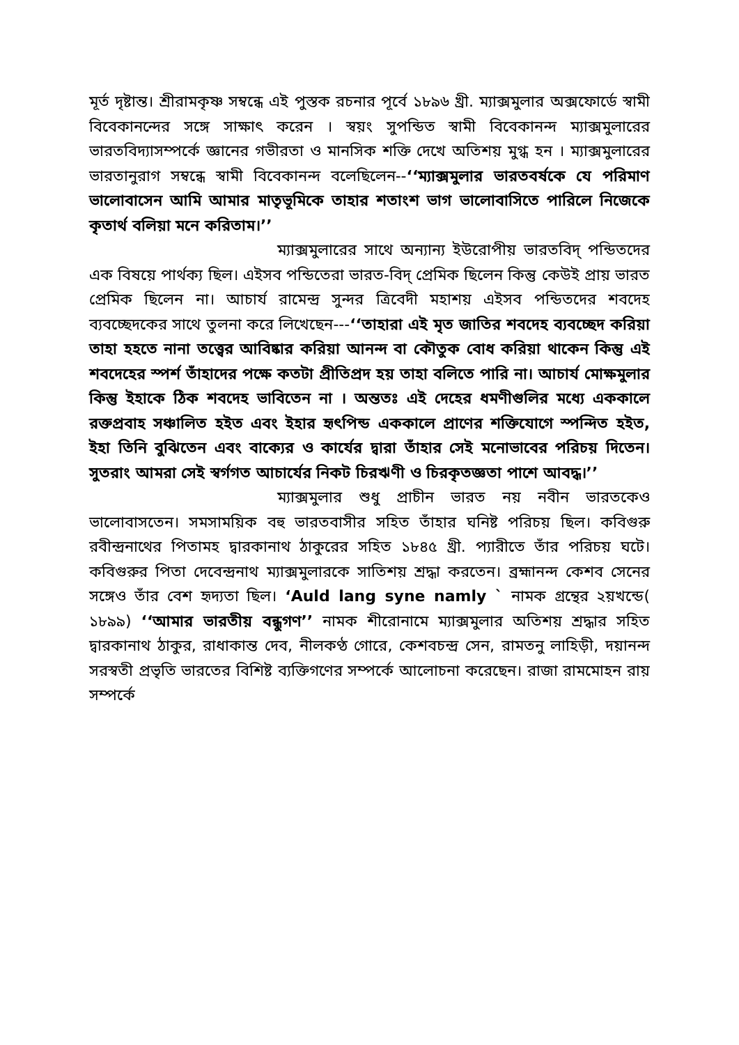মূর্ত দৃষ্টান্ত। শ্রীরামকৃষ্ণ সম্বন্ধে এই পুস্তক রচনার পূর্বে ১৮৯৬ খ্রী. ম্যাক্সমুলার অক্সফোর্ডে স্বামী বিবেকানন্দের সঙ্গে সাক্ষাৎ করেন । স্বয়ং সুপন্ডিত স্বামী বিবেকানন্দ ম্যাক্সমুলারের ভারতবিদ্যাসম্পর্কে জ্ঞানের গভীরতা ও মানসিক শক্তি দেখে অতিশয় মুগ্ধ হন । ম্যাক্সমুলারের ভারতানুরাগ সম্বন্ধে স্বামী বিবেকানন্দ বলেছিলেন--‘‘ম্যাক্সমুলার ভারতবর্ষকে যে পরিমাণ ভালোবাসেন আমি আমার মাতৃভূমিকে তাহার শতাংশ ভাগ ভালোবাসিতে পারিলে নিজেকে কৃতার্থ বলিয়া মনে করিতাম।’’
ম্যাক্সমুলারের সাথে অন্যান্য ইউরোপীয় ভারতবিদ্ পন্ডিতদের এক বিষয়ে পার্থক্য ছিল। এইসব পন্ডিতেরা ভারত-বিদ্ প্রেমিক ছিলেন কিন্তু কেউই প্রায় ভারত প্রেমিক ছিলেন না। আচার্য রামেন্দ্র সুন্দর ত্রিবেদী মহাশয় এইসব পন্ডিতদের শবদেহ ব্যবচ্ছেদকের সাথে তুলনা করে লিখেছেন---‘‘তাহারা এই মৃত জাতির শবদেহ ব্যবচ্ছেদ করিয়া তাহা হহতে নানা তত্ত্বের আবিষ্কার করিয়া আনন্দ বা কৌতুক বোধ করিয়া থাকেন কিন্তু এই শবদেহের স্পর্শ তাঁহাদের পক্ষে কতটা প্রীতিপ্রদ হয় তাহা বলিতে পারি না। আচার্য মোক্ষমুলার কিন্তু ইহাকে ঠিক শবদেহ ভাবিতেন না । অন্ততঃ এই দেহের ধমণীগুলির মধ্যে এককালে রক্তপ্রবাহ সঞ্চালিত হইত এবং ইহার হৃৎপিন্ড এককালে প্রাণের শক্তিযোগে স্পন্দিত হইত, ইহা তিনি বুঝিতেন এবং বাক্যের ও কার্যের দ্বারা তাঁহার সেই মনোভাবের পরিচয় দিতেন। সুতরাং আমরা সেই স্বর্গগত আচার্যের নিকট চিরঋণী ও চিরকৃতজ্ঞতা পাশে আবদ্ধ।’’
ম্যাক্সমুলার শুধু প্রাচীন ভারত নয় নবীন ভারতকেও ভালোবাসতেন। সমসাময়িক বহু ভারতবাসীর সহিত তাঁহার ঘনিষ্ট পরিচয় ছিল। কবিগুরু রবীন্দ্রনাথের পিতামহ দ্বারকানাথ ঠাকুরের সহিত ১৮৪৫ খ্রী. প্যারীতে তাঁর পরিচয় ঘটে। কবিগুরুর পিতা দেবেন্দ্রনাথ ম্যাক্সমুলারকে সাতিশয় শ্রদ্ধা করতেন। ব্রহ্মানন্দ কেশব সেনের সঙ্গেও তাঁর বেশ হৃদ্যতা ছিল। ‘Auld lang syne namly ` নামক গ্রন্থের ২য়খন্ডে( ১৮৯৯) ‘‘আমার ভারতীয় বন্ধুগণ’’ নামক শীরোনামে ম্যাক্সমুলার অতিশয় শ্রদ্ধার সহিত দ্বারকানাথ ঠাকুর, রাধাকান্ত দেব, নীলকণ্ঠ গোরে, কেশবচন্দ্র সেন, রামতনু লাহিড়ী, দয়ানন্দ সরস্বতী প্রভৃতি ভারতের বিশিষ্ট ব্যক্তিগণের সম্পর্কে আলোচনা করেছেন। রাজা রামমোহন রায় সম্পর্কে